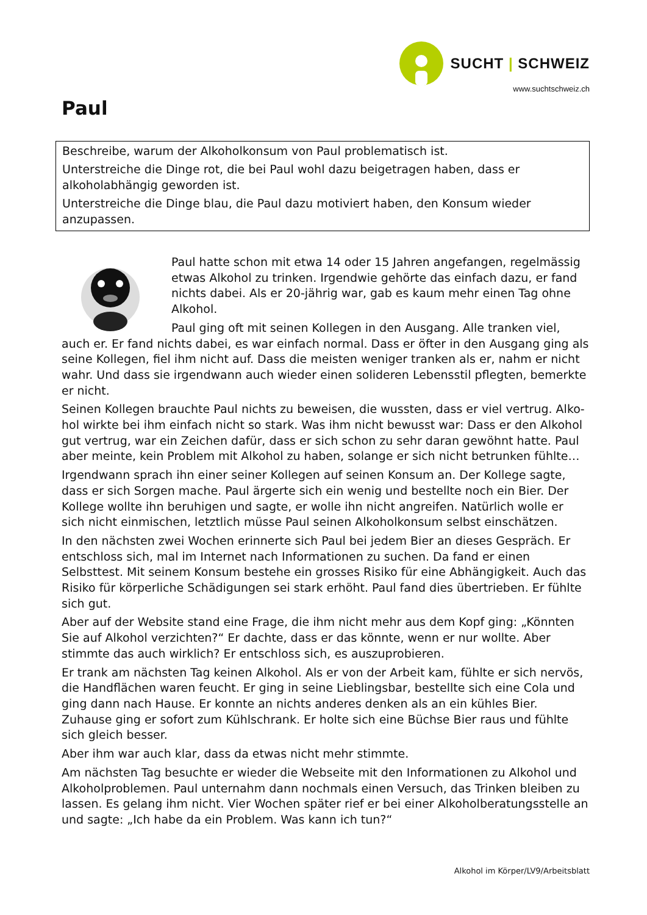SUCHT | SCHWEIZ
www.suchtschweiz.ch
Paul
Beschreibe, warum der Alkoholkonsum von Paul problematisch ist.
Unterstreiche die Dinge rot, die bei Paul wohl dazu beigetragen haben, dass er alkoholab­hängig geworden ist.
Unterstreiche die Dinge blau, die Paul dazu motiviert haben, den Konsum wieder anzupas­sen.
Paul hatte schon mit etwa 14 oder 15 Jahren angefangen, regelmässig et­was Alkohol zu trinken. Irgendwie gehörte das einfach dazu, er fand nichts dabei. Als er 20-jährig war, gab es kaum mehr einen Tag ohne Alkohol.
Paul ging oft mit seinen Kollegen in den Ausgang. Alle tranken viel, auch er. Er fand nichts dabei, es war einfach normal. Dass er öfter in den Ausgang ging als seine Kollegen, fiel ihm nicht auf. Dass die meisten weniger tranken als er, nahm er nicht wahr. Und dass sie irgendwann auch wieder einen solideren Lebensstil pflegten, bemerkte er nicht.
Seinen Kollegen brauchte Paul nichts zu beweisen, die wussten, dass er viel vertrug. Alko­hol wirkte bei ihm einfach nicht so stark. Was ihm nicht bewusst war: Dass er den Alkohol gut vertrug, war ein Zeichen dafür, dass er sich schon zu sehr daran gewöhnt hatte. Paul aber meinte, kein Problem mit Alkohol zu haben, solange er sich nicht betrunken fühlte…
Irgendwann sprach ihn einer seiner Kollegen auf seinen Konsum an. Der Kollege sagte, dass er sich Sorgen mache. Paul ärgerte sich ein wenig und bestellte noch ein Bier. Der Kollege wollte ihn beruhigen und sagte, er wolle ihn nicht angreifen. Natürlich wolle er sich nicht einmischen, letztlich müsse Paul seinen Alkoholkonsum selbst einschätzen.
In den nächsten zwei Wochen erinnerte sich Paul bei jedem Bier an dieses Gespräch. Er entschloss sich, mal im Internet nach Informationen zu suchen. Da fand er einen Selbsttest. Mit seinem Konsum bestehe ein grosses Risiko für eine Abhängigkeit. Auch das Risiko für körperliche Schädigungen sei stark erhöht. Paul fand dies übertrieben. Er fühlte sich gut.
Aber auf der Website stand eine Frage, die ihm nicht mehr aus dem Kopf ging: „Könnten Sie auf Alkohol verzichten?“ Er dachte, dass er das könnte, wenn er nur wollte. Aber stimm­te das auch wirklich? Er entschloss sich, es auszuprobieren.
Er trank am nächsten Tag keinen Alkohol. Als er von der Arbeit kam, fühlte er sich nervös, die Handflächen waren feucht. Er ging in seine Lieblingsbar, bestellte sich eine Cola und ging dann nach Hause. Er konnte an nichts anderes denken als an ein kühles Bier. Zuhause ging er sofort zum Kühlschrank. Er holte sich eine Büchse Bier raus und fühlte sich gleich besser.
Aber ihm war auch klar, dass da etwas nicht mehr stimmte.
Am nächsten Tag besuchte er wieder die Webseite mit den Informationen zu Alkohol und Alkoholproblemen. Paul unternahm dann nochmals einen Versuch, das Trinken bleiben zu lassen. Es gelang ihm nicht. Vier Wochen später rief er bei einer Alkoholberatungsstelle an und sagte: „Ich habe da ein Problem. Was kann ich tun?“
Alkohol im Körper/LV9/Arbeitsblatt